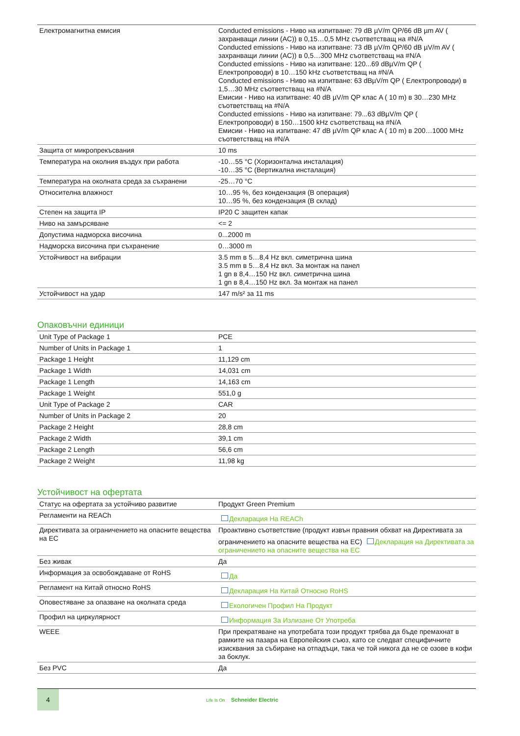| Електромагнитна емисия | Conducted emissions - Ниво на изпитване: 79 dB µV/m QP/66 dB µm AV ( захранващи линии (AC)) в 0,15…0,5 MHz съответстващ на #N/A Conducted emissions - Ниво на изпитване: 73 dB µV/m QP/60 dB µV/m AV ( захранващи линии (AC)) в 0,5…300 MHz съответстващ на #N/A Conducted emissions - Ниво на изпитване: 120...69 dBµV/m QP ( Електропроводи) в 10…150 kHz съответстващ на #N/A Conducted emissions - Ниво на изпитване: 63 dBµV/m QP ( Електропроводи) в 1,5…30 MHz съответстващ на #N/A Емисии - Ниво на изпитване: 40 dB µV/m QP клас A ( 10 m) в 30…230 MHz съответстващ на #N/A Conducted emissions - Ниво на изпитване: 79...63 dBµV/m QP ( Електропроводи) в 150…1500 kHz съответстващ на #N/A Емисии - Ниво на изпитване: 47 dB µV/m QP клас A ( 10 m) в 200…1000 MHz съответстващ на #N/A |
| Защита от микропрекъсвания | 10 ms |
| Температура на околния въздух при работа | -10…55 °C (Хоризонтална инсталация) -10…35 °C (Вертикална инсталация) |
| Температура на околната среда за съхранени | -25…70 °C |
| Относителна влажност | 10…95 %, без кондензация (В операция) 10…95 %, без кондензация (В склад) |
| Степен на защита IP | IP20 С защитен капак |
| Ниво на замърсяване | <= 2 |
| Допустима надморска височина | 0...2000 m |
| Надморска височина при съхранение | 0…3000 m |
| Устойчивост на вибрации | 3.5 mm в 5…8,4 Hz вкл. симетрична шина 3.5 mm в 5…8,4 Hz вкл. За монтаж на панел 1 gn в 8,4…150 Hz вкл. симетрична шина 1 gn в 8,4…150 Hz вкл. За монтаж на панел |
| Устойчивост на удар | 147 m/s² за 11 ms |
Опаковъчни единици
| Unit Type of Package 1 | PCE |
| Number of Units in Package 1 | 1 |
| Package 1 Height | 11,129 cm |
| Package 1 Width | 14,031 cm |
| Package 1 Length | 14,163 cm |
| Package 1 Weight | 551,0 g |
| Unit Type of Package 2 | CAR |
| Number of Units in Package 2 | 20 |
| Package 2 Height | 28,8 cm |
| Package 2 Width | 39,1 cm |
| Package 2 Length | 56,6 cm |
| Package 2 Weight | 11,98 kg |
Устойчивост на офертата
| Статус на офертата за устойчиво развитие | Продукт Green Premium |
| Регламенти на REACh | Декларация На REACh |
| Директивата за ограничението на опасните вещества на ЕС | Проактивно съответствие (продукт извън правния обхват на Директивата за ограничението на опасните вещества на ЕС) Декларация на Директивата за ограничението на опасните вещества на ЕС |
| Без живак | Да |
| Информация за освобождаване от RoHS | Да |
| Регламент на Китай относно RoHS | Декларация На Китай Относно RoHS |
| Оповестяване за опазване на околната среда | Екологичен Профил На Продукт |
| Профил на циркулярност | Информация За Излизане От Употреба |
| WEEE | При прекратяване на употребата този продукт трябва да бъде премахнат в рамките на пазара на Европейския съюз, като се следват специфичните изисквания за събиране на отпадъци, така че той никога да не се озове в кофи за боклук. |
| Без PVC | Да |
4
Life Is On Schneider Electric